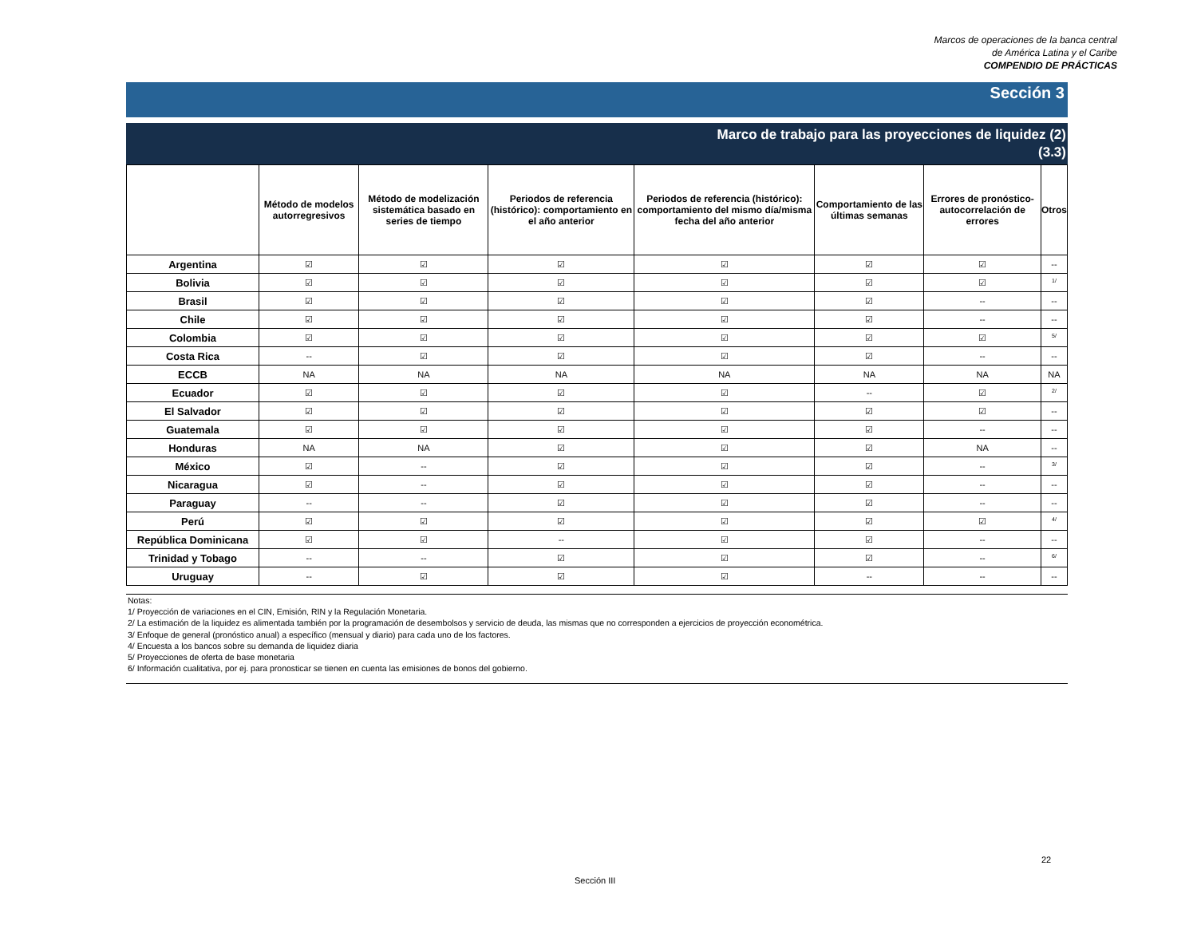Marcos de operaciones de la banca central
de América Latina y el Caribe
COMPENDIO DE PRÁCTICAS
Sección 3
Marco de trabajo para las proyecciones de liquidez (2)
(3.3)
| | Método de modelos autorregresivos | Método de modelización sistemática basado en series de tiempo | Periodos de referencia (histórico): comportamiento en el año anterior | Periodos de referencia (histórico): comportamiento del mismo día/misma fecha del año anterior | Comportamiento de las últimas semanas | Errores de pronóstico-autocorrelación de errores | Otros |
| --- | --- | --- | --- | --- | --- | --- | --- |
| Argentina | ☑ | ☑ | ☑ | ☑ | ☑ | ☑ | -- |
| Bolivia | ☑ | ☑ | ☑ | ☑ | ☑ | ☑ | <sup>1/</sup> |
| Brasil | ☑ | ☑ | ☑ | ☑ | ☑ | -- | -- |
| Chile | ☑ | ☑ | ☑ | ☑ | ☑ | -- | -- |
| Colombia | ☑ | ☑ | ☑ | ☑ | ☑ | ☑ | <sup>5/</sup> |
| Costa Rica | -- | ☑ | ☑ | ☑ | ☑ | -- | -- |
| ECCB | NA | NA | NA | NA | NA | NA | NA |
| Ecuador | ☑ | ☑ | ☑ | ☑ | -- | ☑ | <sup>2/</sup> |
| El Salvador | ☑ | ☑ | ☑ | ☑ | ☑ | ☑ | -- |
| Guatemala | ☑ | ☑ | ☑ | ☑ | ☑ | -- | -- |
| Honduras | NA | NA | ☑ | ☑ | ☑ | NA | -- |
| México | ☑ | -- | ☑ | ☑ | ☑ | -- | <sup>3/</sup> |
| Nicaragua | ☑ | -- | ☑ | ☑ | ☑ | -- | -- |
| Paraguay | -- | -- | ☑ | ☑ | ☑ | -- | -- |
| Perú | ☑ | ☑ | ☑ | ☑ | ☑ | ☑ | <sup>4/</sup> |
| República Dominicana | ☑ | ☑ | -- | ☑ | ☑ | -- | -- |
| Trinidad y Tobago | -- | -- | ☑ | ☑ | ☑ | -- | <sup>6/</sup> |
| Uruguay | -- | ☑ | ☑ | ☑ | -- | -- | -- |
Notas:
1/ Proyección de variaciones en el CIN, Emisión, RIN y la Regulación Monetaria.
2/ La estimación de la liquidez es alimentada también por la programación de desembolsos y servicio de deuda, las mismas que no corresponden a ejercicios de proyección econométrica.
3/ Enfoque de general (pronóstico anual) a específico (mensual y diario) para cada uno de los factores.
4/ Encuesta a los bancos sobre su demanda de liquidez diaria
5/ Proyecciones de oferta de base monetaria
6/ Información cualitativa, por ej. para pronosticar se tienen en cuenta las emisiones de bonos del gobierno.
22
Sección III